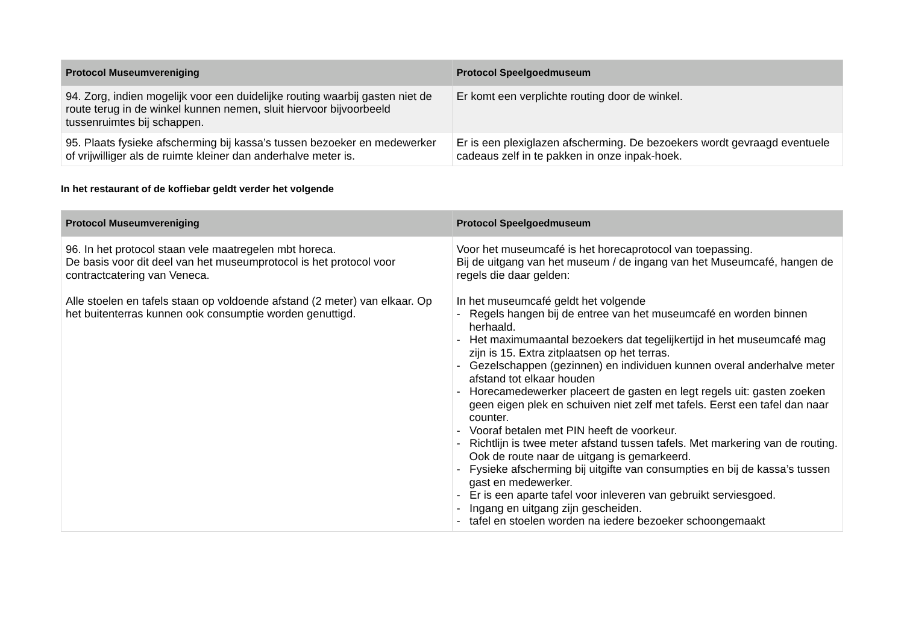| Protocol Museumvereniging | Protocol Speelgoedmuseum |
| --- | --- |
| 94. Zorg, indien mogelijk voor een duidelijke routing waarbij gasten niet de route terug in de winkel kunnen nemen, sluit hiervoor bijvoorbeeld tussenruimtes bij schappen. | Er komt een verplichte routing door de winkel. |
| 95. Plaats fysieke afscherming bij kassa’s tussen bezoeker en medewerker of vrijwilliger als de ruimte kleiner dan anderhalve meter is. | Er is een plexiglazen afscherming. De bezoekers wordt gevraagd eventuele cadeaus zelf in te pakken in onze inpak-hoek. |
In het restaurant of de koffiebar geldt verder het volgende
| Protocol Museumvereniging | Protocol Speelgoedmuseum |
| --- | --- |
| 96. In het protocol staan vele maatregelen mbt horeca. De basis voor dit deel van het museumprotocol is het protocol voor contractcatering van Veneca. Alle stoelen en tafels staan op voldoende afstand (2 meter) van elkaar. Op het buitenterras kunnen ook consumptie worden genuttigd. | Voor het museumcafé is het horecaprotocol van toepassing. Bij de uitgang van het museum / de ingang van het Museumcafé, hangen de regels die daar gelden: In het museumcafé geldt het volgende - Regels hangen bij de entree van het museumcafé en worden binnen herhaald. - Het maximumaantal bezoekers dat tegelijkertijd in het museumcafé mag zijn is 15. Extra zitplaatsen op het terras. - Gezelschappen (gezinnen) en individuen kunnen overal anderhalve meter afstand tot elkaar houden - Horecamedewerker placeert de gasten en legt regels uit: gasten zoeken geen eigen plek en schuiven niet zelf met tafels. Eerst een tafel dan naar counter. - Vooraf betalen met PIN heeft de voorkeur. - Richtlijn is twee meter afstand tussen tafels. Met markering van de routing. Ook de route naar de uitgang is gemarkeerd. - Fysieke afscherming bij uitgifte van consumpties en bij de kassa’s tussen gast en medewerker. - Er is een aparte tafel voor inleveren van gebruikt serviesgoed. - Ingang en uitgang zijn gescheiden. - tafel en stoelen worden na iedere bezoeker schoongemaakt |